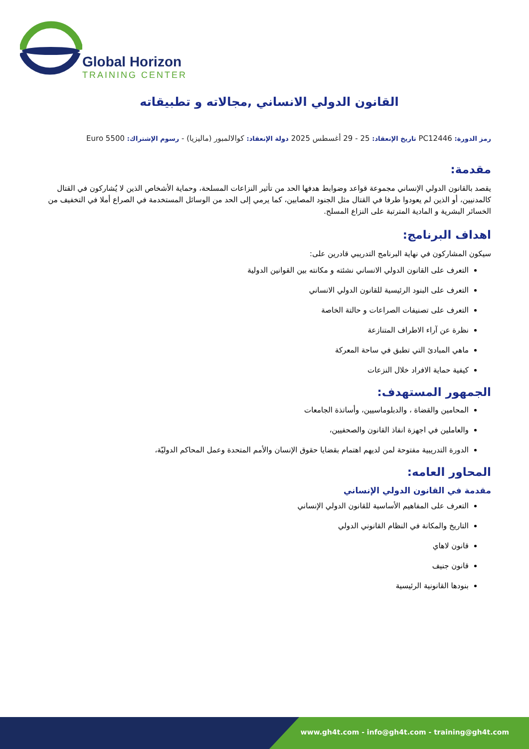Global Horizon
TRAINING CENTER
القانون الدولي الانساني ,مجالاته و تطبيقاته
رمز الدورة: PC12446 تاريخ الإنعقاد: 25 - 29 أغسطس 2025 دولة الإنعقاد: كوالالمبور (ماليزيا) - رسوم الإشتراك: 5500 Euro
مقدمة:
يقصد بالقانون الدولي الإنساني مجموعة قواعد وضوابط هدفها الحد من تأثير النزاعات المسلحة، وحماية الأشخاص الذين لا يُشاركون في القتال كالمدنيين، أو الذين لم يعودوا طرفا في القتال مثل الجنود المصابين، كما يرمي إلى الحد من الوسائل المستخدمة في الصراع أملا في التخفيف من الخسائر البشرية و المادية المترتبة على النزاع المسلح.
اهداف البرنامج:
سيكون المشاركون في نهاية البرنامج التدريبي قادرين على:
التعرف على القانون الدولي الانساني نشئته و مكانته بين القوانين الدولية
التعرف على البنود الرئيسية للقانون الدولي الانساني
التعرف على تصنيفات الصراعات و حالتة الخاصة
نظرة عن آراء الاطراف المتنازعة
ماهي المبادئ التي تطبق في ساحة المعركة
كيفية حماية الافراد خلال النزعات
الجمهور المستهدف:
المحامين والقضاة ، والدبلوماسيين، وأساتذة الجامعات
والعاملين في اجهزة انفاذ القانون والصحفيين،
الدورة التدريبية مفتوحة لمن لديهم اهتمام بقضايا حقوق الإنسان والأمم المتحدة وعمل المحاكم الدوليّة،
المحاور العامه:
مقدمة في القانون الدولي الإنساني
التعرف على المفاهيم الأساسية للقانون الدولي الإنساني
التاريخ والمكانة في النظام القانوني الدولي
قانون لاهاي
قانون جنيف
بنودها القانونية الرئيسية
www.gh4t.com - info@gh4t.com - training@gh4t.com